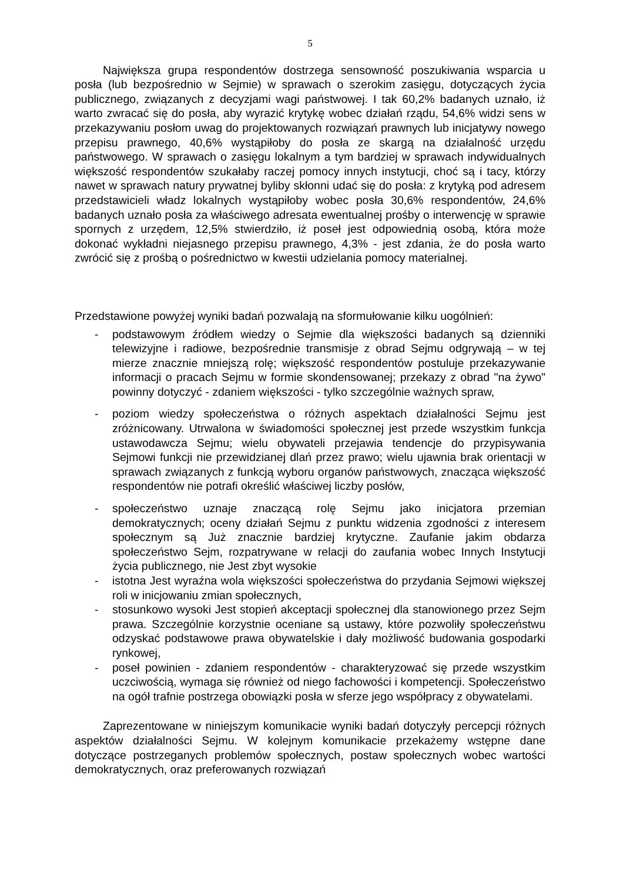5
Największa grupa respondentów dostrzega sensowność poszukiwania wsparcia u posła (lub bezpośrednio w Sejmie) w sprawach o szerokim zasięgu, dotyczących życia publicznego, związanych z decyzjami wagi państwowej. I tak 60,2% badanych uznało, iż warto zwracać się do posła, aby wyrazić krytykę wobec działań rządu, 54,6% widzi sens w przekazywaniu posłom uwag do projektowanych rozwiązań prawnych lub inicjatywy nowego przepisu prawnego, 40,6% wystąpiłoby do posła ze skargą na działalność urzędu państwowego. W sprawach o zasięgu lokalnym a tym bardziej w sprawach indywidualnych większość respondentów szukałaby raczej pomocy innych instytucji, choć są i tacy, którzy nawet w sprawach natury prywatnej byliby skłonni udać się do posła: z krytyką pod adresem przedstawicieli władz lokalnych wystąpiłoby wobec posła 30,6% respondentów, 24,6% badanych uznało posła za właściwego adresata ewentualnej prośby o interwencję w sprawie spornych z urzędem, 12,5% stwierdziło, iż poseł jest odpowiednią osobą, która może dokonać wykładni niejasnego przepisu prawnego, 4,3% - jest zdania, że do posła warto zwrócić się z prośbą o pośrednictwo w kwestii udzielania pomocy materialnej.
Przedstawione powyżej wyniki badań pozwalają na sformułowanie kilku uogólnień:
- podstawowym źródłem wiedzy o Sejmie dla większości badanych są dzienniki telewizyjne i radiowe, bezpośrednie transmisje z obrad Sejmu odgrywają – w tej mierze znacznie mniejszą rolę; większość respondentów postuluje przekazywanie informacji o pracach Sejmu w formie skondensowanej; przekazy z obrad "na żywo" powinny dotyczyć - zdaniem większości - tylko szczególnie ważnych spraw,
- poziom wiedzy społeczeństwa o różnych aspektach działalności Sejmu jest zróżnicowany. Utrwalona w świadomości społecznej jest przede wszystkim funkcja ustawodawcza Sejmu; wielu obywateli przejawia tendencje do przypisywania Sejmowi funkcji nie przewidzianej dlań przez prawo; wielu ujawnia brak orientacji w sprawach związanych z funkcją wyboru organów państwowych, znacząca większość respondentów nie potrafi określić właściwej liczby posłów,
- społeczeństwo uznaje znaczącą rolę Sejmu jako inicjatora przemian demokratycznych; oceny działań Sejmu z punktu widzenia zgodności z interesem społecznym są Już znacznie bardziej krytyczne. Zaufanie jakim obdarza społeczeństwo Sejm, rozpatrywane w relacji do zaufania wobec Innych Instytucji życia publicznego, nie Jest zbyt wysokie
- istotna Jest wyraźna wola większości społeczeństwa do przydania Sejmowi większej roli w inicjowaniu zmian społecznych,
- stosunkowo wysoki Jest stopień akceptacji społecznej dla stanowionego przez Sejm prawa. Szczególnie korzystnie oceniane są ustawy, które pozwoliły społeczeństwu odzyskać podstawowe prawa obywatelskie i dały możliwość budowania gospodarki rynkowej,
- poseł powinien - zdaniem respondentów - charakteryzować się przede wszystkim uczciwością, wymaga się również od niego fachowości i kompetencji. Społeczeństwo na ogół trafnie postrzega obowiązki posła w sferze jego współpracy z obywatelami.
Zaprezentowane w niniejszym komunikacie wyniki badań dotyczyły percepcji różnych aspektów działalności Sejmu. W kolejnym komunikacie przekażemy wstępne dane dotyczące postrzeganych problemów społecznych, postaw społecznych wobec wartości demokratycznych, oraz preferowanych rozwiązań